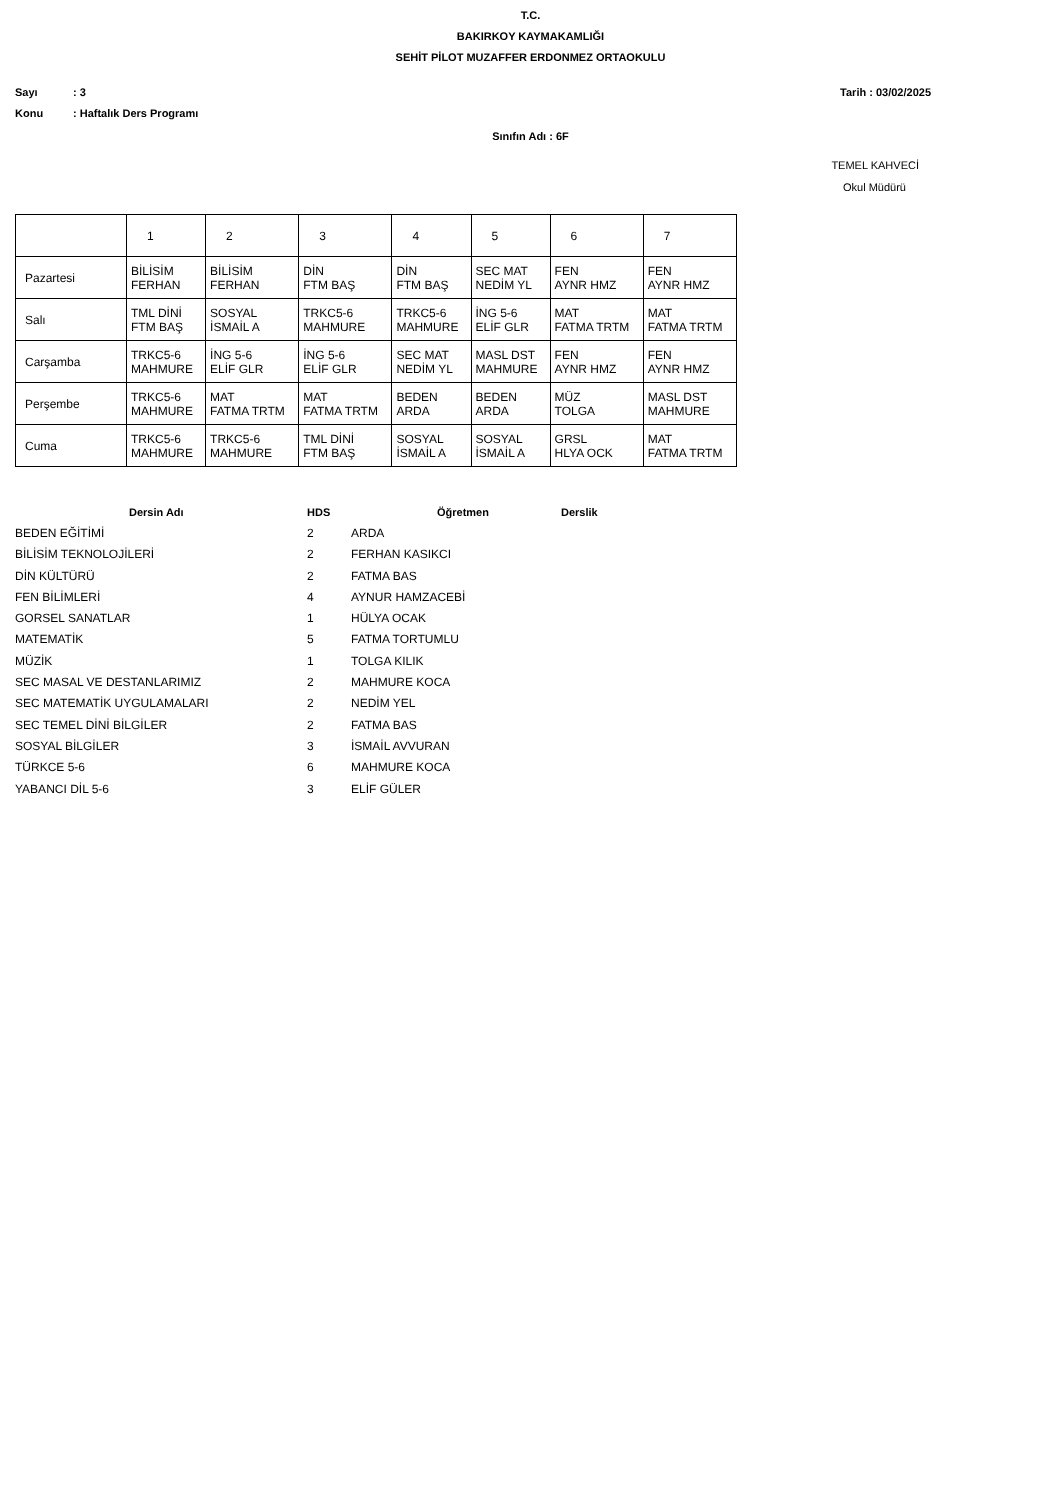T.C.
BAKIRKOY KAYMAKAMLIĞI
SEHİT PİLOT MUZAFFER ERDONMEZ ORTAOKULU
Sayı: 3 Tarih : 03/02/2025
Konu: Haftalık Ders Programı
Sınıfın Adı : 6F
TEMEL KAHVECİ
Okul Müdürü
| | 1 | 2 | 3 | 4 | 5 | 6 | 7 |
| Pazartesi | BİLİSİM FERHAN | BİLİSİM FERHAN | DİN FTM BAŞ | DİN FTM BAŞ | SEC MAT NEDİM YL | FEN AYNR HMZ | FEN AYNR HMZ |
| Salı | TML DİNİ FTM BAŞ | SOSYAL İSMAİL A | TRKC5-6 MAHMURE | TRKC5-6 MAHMURE | İNG 5-6 ELİF GLR | MAT FATMA TRTM | MAT FATMA TRTM |
| Carşamba | TRKC5-6 MAHMURE | İNG 5-6 ELİF GLR | İNG 5-6 ELİF GLR | SEC MAT NEDİM YL | MASL DST MAHMURE | FEN AYNR HMZ | FEN AYNR HMZ |
| Perşembe | TRKC5-6 MAHMURE | MAT FATMA TRTM | MAT FATMA TRTM | BEDEN ARDA | BEDEN ARDA | MÜZ TOLGA | MASL DST MAHMURE |
| Cuma | TRKC5-6 MAHMURE | TRKC5-6 MAHMURE | TML DİNİ FTM BAŞ | SOSYAL İSMAİL A | SOSYAL İSMAİL A | GRSL HLYA OCK | MAT FATMA TRTM |
| Dersin Adı | HDS | Öğretmen | Derslik |
| --- | --- | --- | --- |
| BEDEN EĞİTİMİ | 2 | ARDA | |
| BİLİSİM TEKNOLOJİLERİ | 2 | FERHAN KASIKCI | |
| DİN KÜLTÜRÜ | 2 | FATMA BAS | |
| FEN BİLİMLERİ | 4 | AYNUR HAMZACEBİ | |
| GORSEL SANATLAR | 1 | HÜLYA OCAK | |
| MATEMATİK | 5 | FATMA TORTUMLU | |
| MÜZİK | 1 | TOLGA KILIK | |
| SEC MASAL VE DESTANLARIMIZ | 2 | MAHMURE KOCA | |
| SEC MATEMATİK UYGULAMALARI | 2 | NEDİM YEL | |
| SEC TEMEL DİNİ BİLGİLER | 2 | FATMA BAS | |
| SOSYAL BİLGİLER | 3 | İSMAİL AVVURAN | |
| TÜRKCE 5-6 | 6 | MAHMURE KOCA | |
| YABANCI DİL 5-6 | 3 | ELİF GÜLER | |